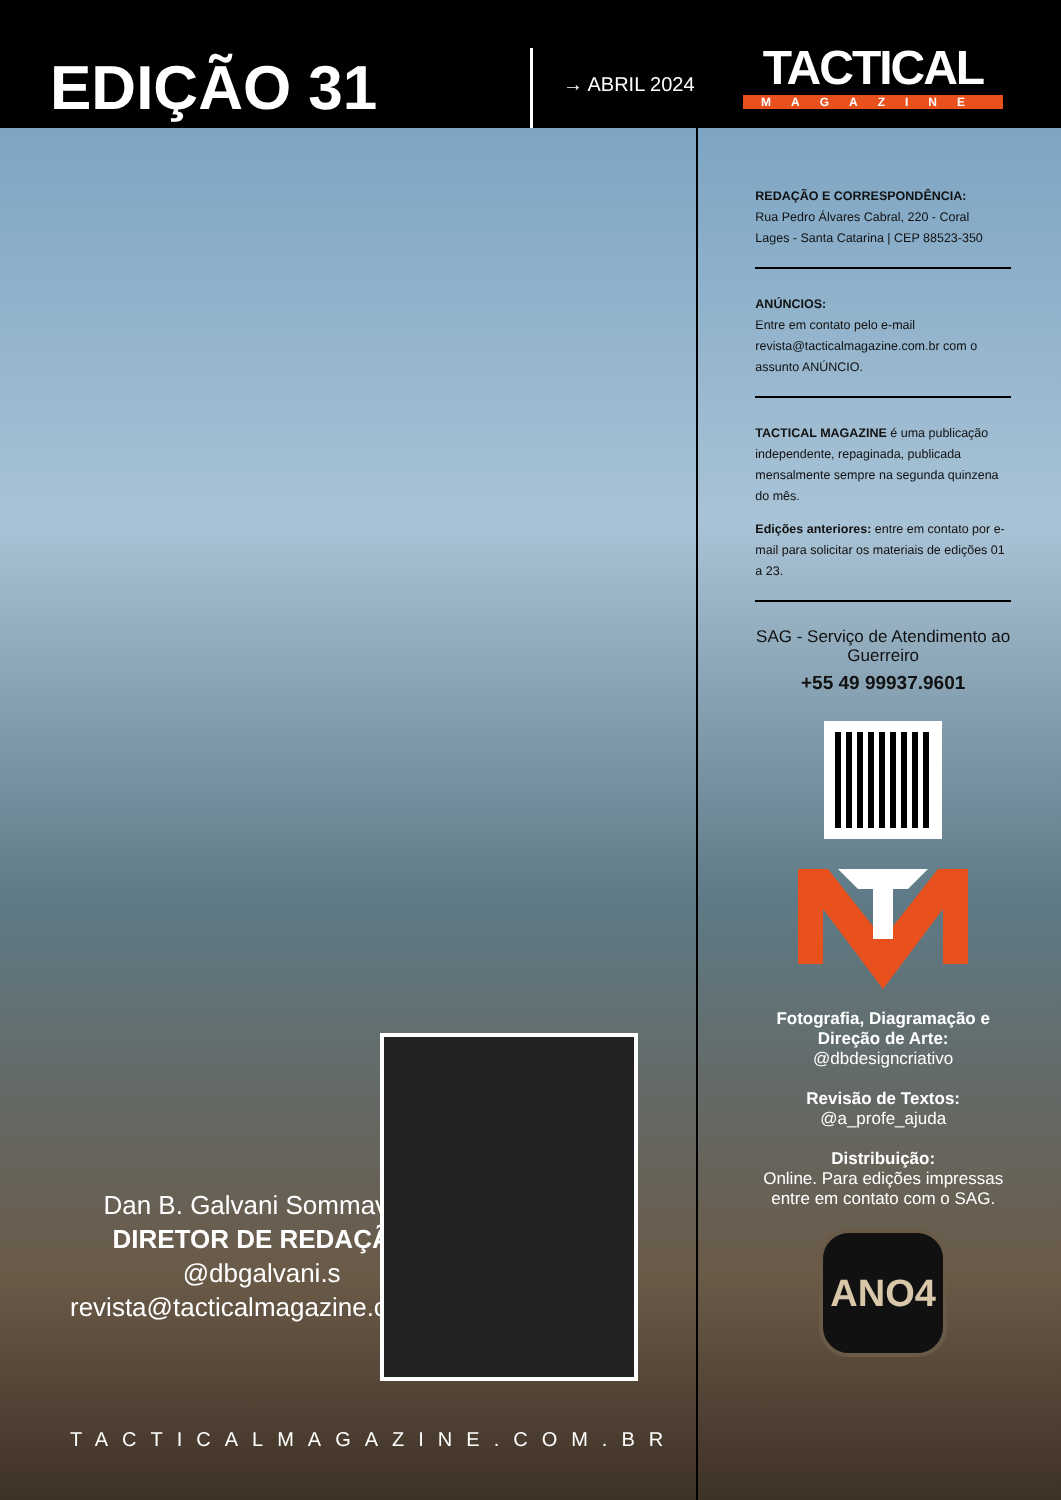EDIÇÃO 31
→ ABRIL 2024
TACTICAL
MAGAZINE
Dan B. Galvani Sommavilla
DIRETOR DE REDAÇÃO
@dbgalvani.s
revista@tacticalmagazine.com.br
TACTICALMAGAZINE.COM.BR
REDAÇÃO E CORRESPONDÊNCIA:
Rua Pedro Álvares Cabral, 220 - Coral
Lages - Santa Catarina | CEP 88523-350
ANÚNCIOS:
Entre em contato pelo e-mail revista@tacticalmagazine.com.br com o assunto ANÚNCIO.
TACTICAL MAGAZINE é uma publicação independente, repaginada, publicada mensalmente sempre na segunda quinzena do mês.
Edições anteriores: entre em contato por e-mail para solicitar os materiais de edições 01 a 23.
SAG - Serviço de Atendimento ao Guerreiro
+55 49 99937.9601
Fotografia, Diagramação e Direção de Arte:
@dbdesigncriativo
Revisão de Textos:
@a_profe_ajuda
Distribuição:
Online. Para edições impressas entre em contato com o SAG.
ANO4